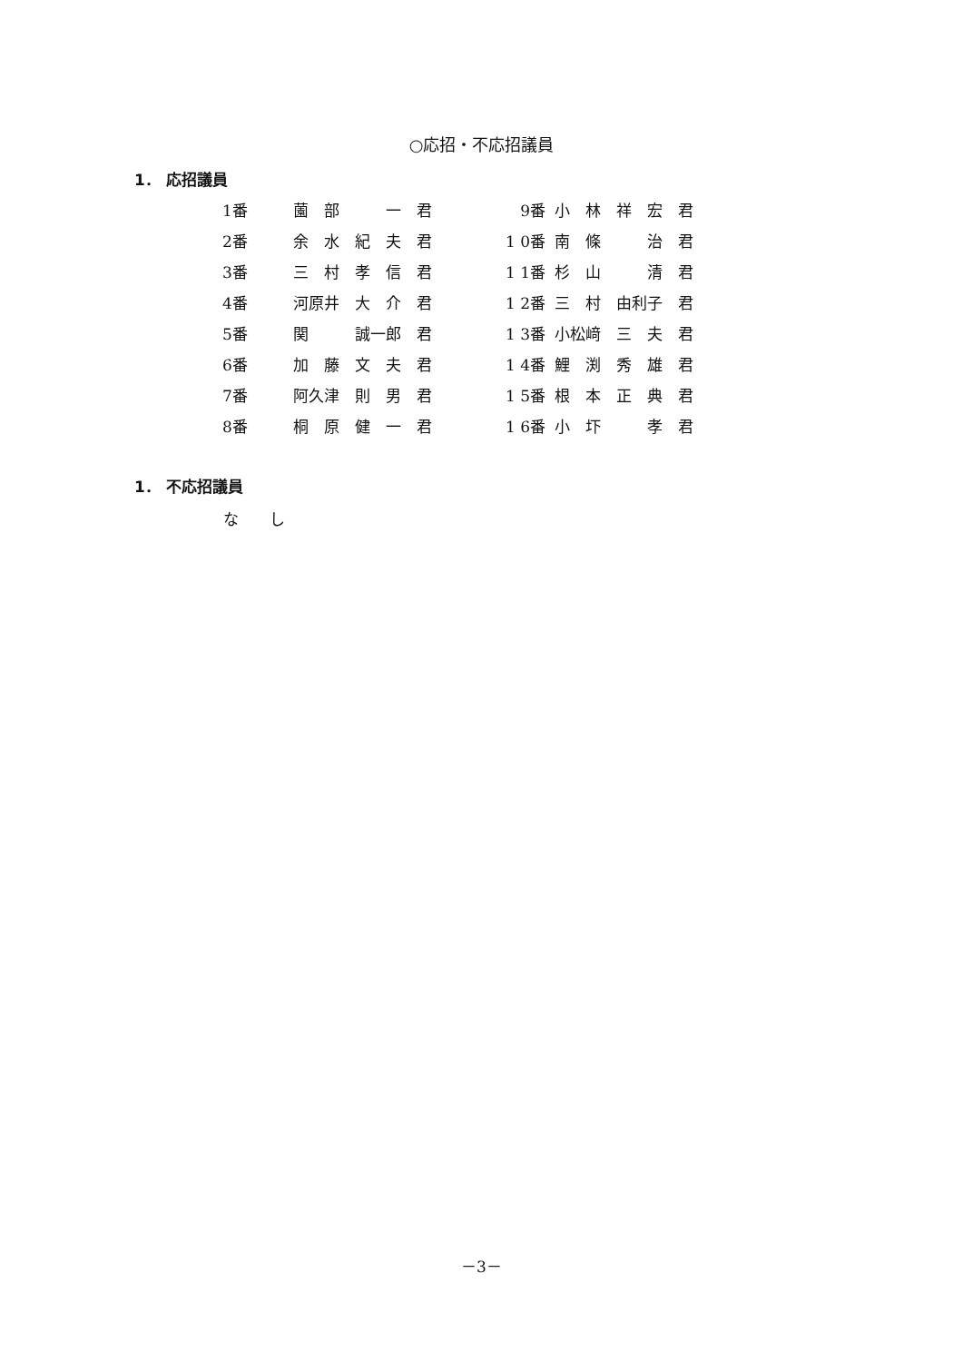○応招・不応招議員
1． 応招議員
| 1番 | 薗 部 一 君 | 9番 | 小 林 祥 宏 君 |
| 2番 | 余 水 紀 夫 君 | 1 0番 | 南 條 治 君 |
| 3番 | 三 村 孝 信 君 | 1 1番 | 杉 山 清 君 |
| 4番 | 河原井 大 介 君 | 1 2番 | 三 村 由利子 君 |
| 5番 | 関 誠一郎 君 | 1 3番 | 小松﨑 三 夫 君 |
| 6番 | 加 藤 文 夫 君 | 1 4番 | 鯉 渕 秀 雄 君 |
| 7番 | 阿久津 則 男 君 | 1 5番 | 根 本 正 典 君 |
| 8番 | 桐 原 健 一 君 | 1 6番 | 小 圷 孝 君 |
1． 不応招議員
な　　し
－3－